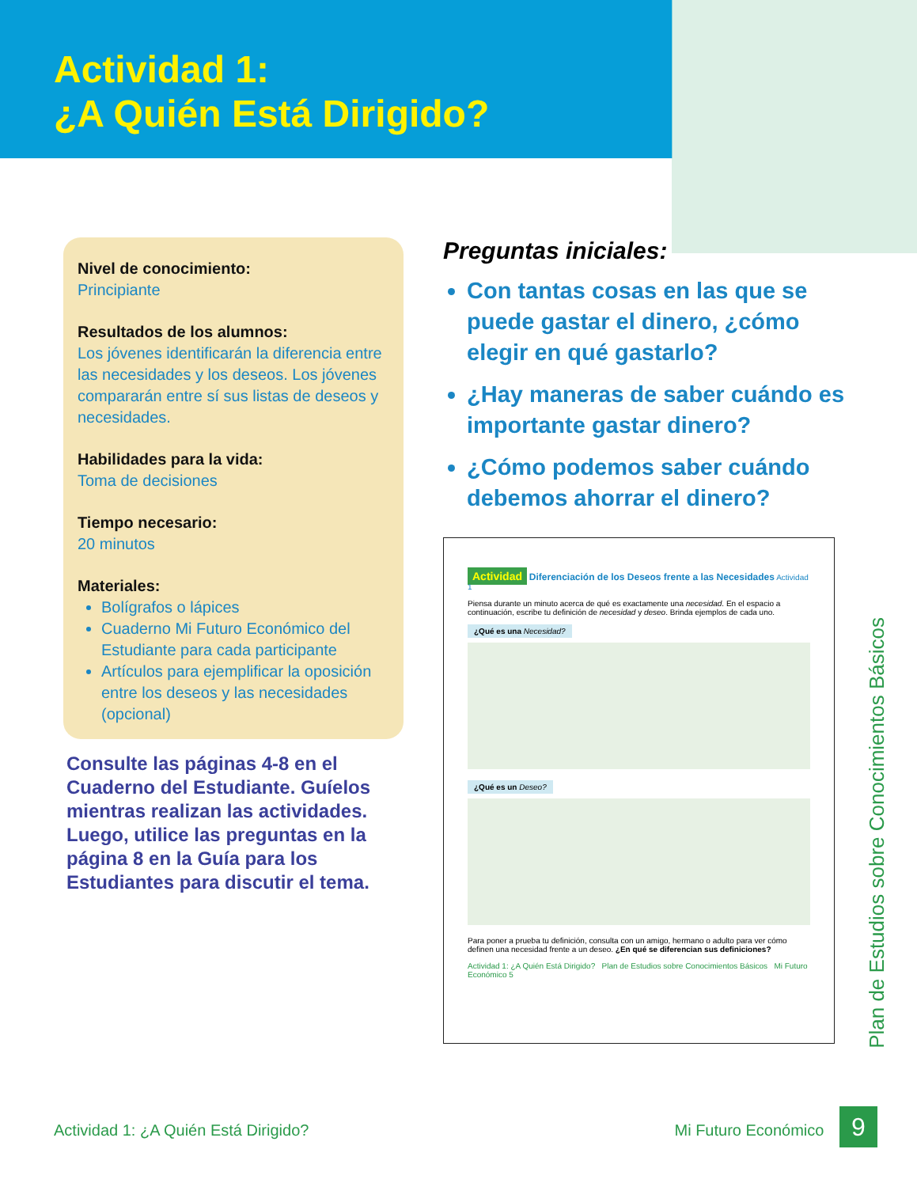Actividad 1:
¿A Quién Está Dirigido?
Nivel de conocimiento:
Principiante
Resultados de los alumnos:
Los jóvenes identificarán la diferencia entre las necesidades y los deseos. Los jóvenes compararán entre sí sus listas de deseos y necesidades.
Habilidades para la vida:
Toma de decisiones
Tiempo necesario:
20 minutos
Materiales:
Bolígrafos o lápices
Cuaderno Mi Futuro Económico del Estudiante para cada participante
Artículos para ejemplificar la oposición entre los deseos y las necesidades (opcional)
Consulte las páginas 4-8 en el Cuaderno del Estudiante. Guíelos mientras realizan las actividades. Luego, utilice las preguntas en la página 8 en la Guía para los Estudiantes para discutir el tema.
Preguntas iniciales:
Con tantas cosas en las que se puede gastar el dinero, ¿cómo elegir en qué gastarlo?
¿Hay maneras de saber cuándo es importante gastar dinero?
¿Cómo podemos saber cuándo debemos ahorrar el dinero?
Actividad Diferenciación de los Deseos frente a las Necesidades Actividad 1
Piensa durante un minuto acerca de qué es exactamente una necesidad. En el espacio a continuación, escribe tu definición de necesidad y deseo. Brinda ejemplos de cada uno.
¿Qué es una Necesidad? ¿Qué es un Deseo?
Para poner a prueba tu definición, consulta con un amigo, hermano o adulto para ver cómo definen una necesidad frente a un deseo. ¿En qué se diferencian sus definiciones?
Actividad 1: ¿A Quién Está Dirigido? Plan de Estudios sobre Conocimientos Básicos Mi Futuro Económico 5
Plan de Estudios sobre Conocimientos Básicos
Actividad 1: ¿A Quién Está Dirigido?
Mi Futuro Económico 9